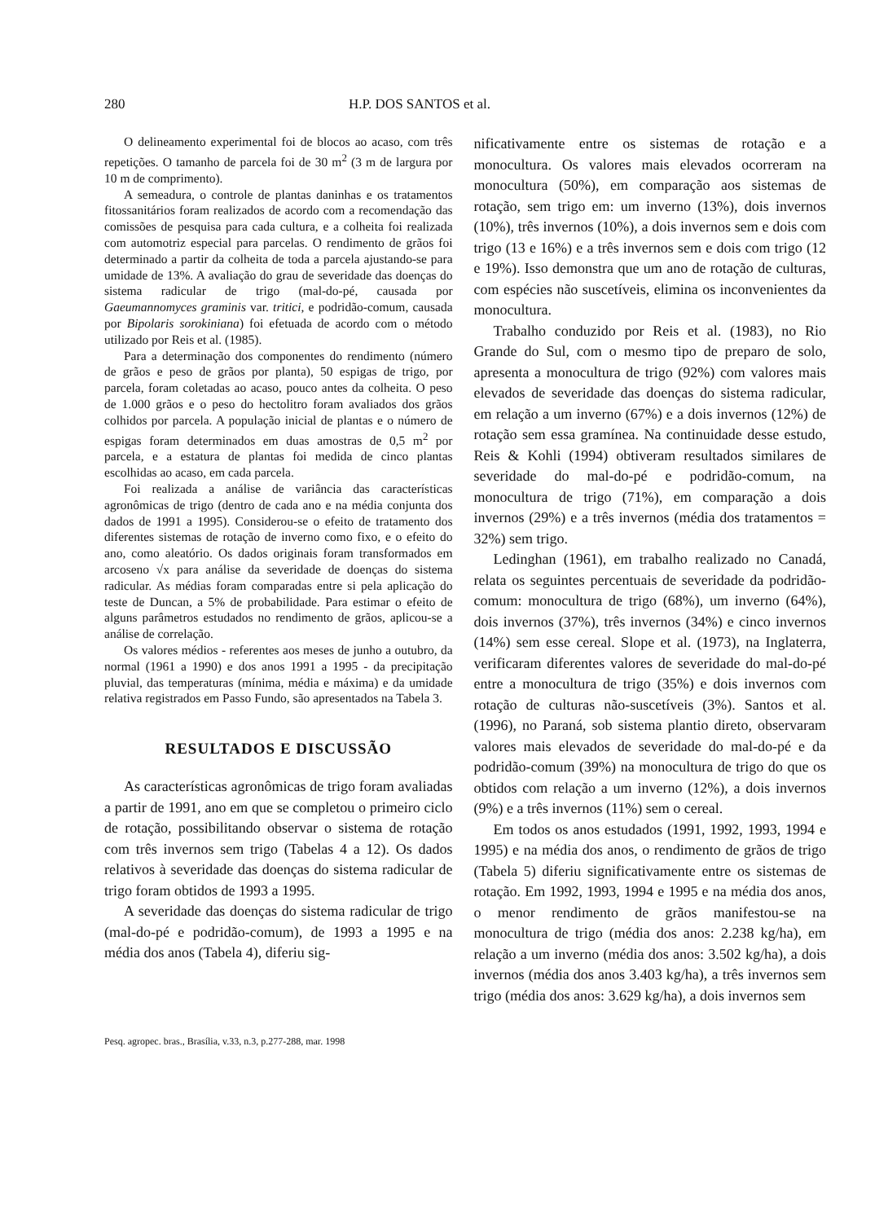280 H.P. DOS SANTOS et al.
O delineamento experimental foi de blocos ao acaso, com três repetições. O tamanho de parcela foi de 30 m<sup>2</sup> (3 m de largura por 10 m de comprimento).
A semeadura, o controle de plantas daninhas e os tratamentos fitossanitários foram realizados de acordo com a recomendação das comissões de pesquisa para cada cultura, e a colheita foi realizada com automotriz especial para parcelas. O rendimento de grãos foi determinado a partir da colheita de toda a parcela ajustando-se para umidade de 13%. A avaliação do grau de severidade das doenças do sistema radicular de trigo (mal-do-pé, causada por Gaeumannomyces graminis var. tritici, e podridão-comum, causada por Bipolaris sorokiniana) foi efetuada de acordo com o método utilizado por Reis et al. (1985).
Para a determinação dos componentes do rendimento (número de grãos e peso de grãos por planta), 50 espigas de trigo, por parcela, foram coletadas ao acaso, pouco antes da colheita. O peso de 1.000 grãos e o peso do hectolitro foram avaliados dos grãos colhidos por parcela. A população inicial de plantas e o número de espigas foram determinados em duas amostras de 0,5 m<sup>2</sup> por parcela, e a estatura de plantas foi medida de cinco plantas escolhidas ao acaso, em cada parcela.
Foi realizada a análise de variância das características agronômicas de trigo (dentro de cada ano e na média conjunta dos dados de 1991 a 1995). Considerou-se o efeito de tratamento dos diferentes sistemas de rotação de inverno como fixo, e o efeito do ano, como aleatório. Os dados originais foram transformados em arcoseno √x para análise da severidade de doenças do sistema radicular. As médias foram comparadas entre si pela aplicação do teste de Duncan, a 5% de probabilidade. Para estimar o efeito de alguns parâmetros estudados no rendimento de grãos, aplicou-se a análise de correlação.
Os valores médios - referentes aos meses de junho a outubro, da normal (1961 a 1990) e dos anos 1991 a 1995 - da precipitação pluvial, das temperaturas (mínima, média e máxima) e da umidade relativa registrados em Passo Fundo, são apresentados na Tabela 3.
RESULTADOS E DISCUSSÃO
As características agronômicas de trigo foram avaliadas a partir de 1991, ano em que se completou o primeiro ciclo de rotação, possibilitando observar o sistema de rotação com três invernos sem trigo (Tabelas 4 a 12). Os dados relativos à severidade das doenças do sistema radicular de trigo foram obtidos de 1993 a 1995.
A severidade das doenças do sistema radicular de trigo (mal-do-pé e podridão-comum), de 1993 a 1995 e na média dos anos (Tabela 4), diferiu sig-
nificativamente entre os sistemas de rotação e a monocultura. Os valores mais elevados ocorreram na monocultura (50%), em comparação aos sistemas de rotação, sem trigo em: um inverno (13%), dois invernos (10%), três invernos (10%), a dois invernos sem e dois com trigo (13 e 16%) e a três invernos sem e dois com trigo (12 e 19%). Isso demonstra que um ano de rotação de culturas, com espécies não suscetíveis, elimina os inconvenientes da monocultura.
Trabalho conduzido por Reis et al. (1983), no Rio Grande do Sul, com o mesmo tipo de preparo de solo, apresenta a monocultura de trigo (92%) com valores mais elevados de severidade das doenças do sistema radicular, em relação a um inverno (67%) e a dois invernos (12%) de rotação sem essa gramínea. Na continuidade desse estudo, Reis & Kohli (1994) obtiveram resultados similares de severidade do mal-do-pé e podridão-comum, na monocultura de trigo (71%), em comparação a dois invernos (29%) e a três invernos (média dos tratamentos = 32%) sem trigo.
Ledinghan (1961), em trabalho realizado no Canadá, relata os seguintes percentuais de severidade da podridão-comum: monocultura de trigo (68%), um inverno (64%), dois invernos (37%), três invernos (34%) e cinco invernos (14%) sem esse cereal. Slope et al. (1973), na Inglaterra, verificaram diferentes valores de severidade do mal-do-pé entre a monocultura de trigo (35%) e dois invernos com rotação de culturas não-suscetíveis (3%). Santos et al. (1996), no Paraná, sob sistema plantio direto, observaram valores mais elevados de severidade do mal-do-pé e da podridão-comum (39%) na monocultura de trigo do que os obtidos com relação a um inverno (12%), a dois invernos (9%) e a três invernos (11%) sem o cereal.
Em todos os anos estudados (1991, 1992, 1993, 1994 e 1995) e na média dos anos, o rendimento de grãos de trigo (Tabela 5) diferiu significativamente entre os sistemas de rotação. Em 1992, 1993, 1994 e 1995 e na média dos anos, o menor rendimento de grãos manifestou-se na monocultura de trigo (média dos anos: 2.238 kg/ha), em relação a um inverno (média dos anos: 3.502 kg/ha), a dois invernos (média dos anos 3.403 kg/ha), a três invernos sem trigo (média dos anos: 3.629 kg/ha), a dois invernos sem
Pesq. agropec. bras., Brasília, v.33, n.3, p.277-288, mar. 1998